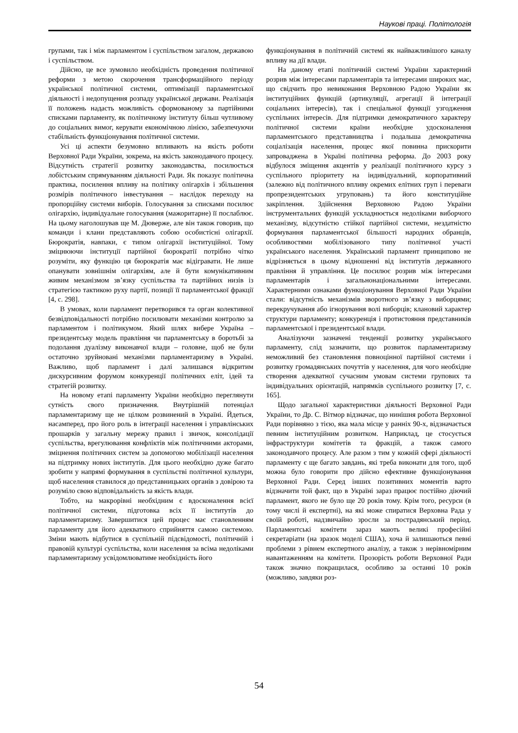Наукові праці. Політологія
групами, так і між парламентом і суспільством загалом, державою і суспільством.
Дійсно, це все зумовило необхідність проведення політичної реформи з метою скорочення трансформаційного періоду української політичної системи, оптимізації парламентської діяльності і недопущення розпаду української держави. Реалізація її положень надасть можливість сформованому за партійними списками парламенту, як політичному інституту більш чутливому до соціальних вимог, керувати економічною лінією, забезпечуючи стабільність функціонування політичної системи.
Усі ці аспекти безумовно впливають на якість роботи Верховної Ради України, зокрема, на якість законодавчого процесу. Відсутність стратегії розвитку законодавства, посилюється лобістським спрямуванням діяльності Ради. Як показує політична практика, посилення впливу на політику олігархів і збільшення розмірів політичного інвестування – наслідок переходу на пропорційну системи виборів. Голосування за списками посилює олігархію, індивідуальне голосування (мажоритарне) її послаблює. На цьому наголошував ще М. Дюверже, але він також говорив, що команди і клани представляють собою особистісні олігархії. Бюрократія, навпаки, є типом олігархії інституційної. Тому зміцнюючи інституції партійної бюрократії потрібно чітко розуміти, яку функцію ця бюрократія має відігравати. Не лише опанувати зовнішнім олігархіям, але й бути комунікативним живим механізмом зв’язку суспільства та партійних низів із стратегією тактикою руху партії, позиції її парламентської фракції [4, с. 298].
В умовах, коли парламент перетворився та орган колективної безвідповідальності потрібно посилювати механізми контролю за парламентом і політикумом. Який шлях вибере Україна – президентську модель правління чи парламентську в боротьбі за подолання дуалізму виконавчої влади – головне, щоб не були остаточно зруйновані механізми парламентаризму в Україні. Важливо, щоб парламент і далі залишався відкритим дискурсивним форумом конкуренції політичних еліт, ідей та стратегій розвитку.
На новому етапі парламенту України необхідно переглянути сутність свого призначення. Внутрішній потенціал парламентаризму ще не цілком розвинений в Україні. Йдеться, насамперед, про його роль в інтеграції населення і управлінських прошарків у загальну мережу правил і звичок, консолідації суспільства, врегулювання конфліктів між політичними акторами, зміцнення політичних систем за допомогою мобілізації населення на підтримку нових інститутів. Для цього необхідно дуже багато зробити у напрямі формування в суспільстві політичної культури, щоб населення ставилося до представницьких органів з довірою та розуміло свою відповідальність за якість влади.
Тобто, на макрорівні необхідним є вдосконалення всієї політичної системи, підготовка всіх її інститутів до парламентаризму. Завершитися цей процес має становленням парламенту для його адекватного сприйняття самою системою. Зміни мають відбутися в суспільній підсвідомості, політичній і правовій культурі суспільства, коли населення за всіма недоліками парламентаризму усвідомлюватиме необхідність його
функціонування в політичній системі як найважливішого каналу впливу на дії влади.
На даному етапі політичній системі України характерний розрив між інтересами парламентарів та інтересами широких мас, що свідчить про невиконання Верховною Радою України як інституційних функцій (артикуляції, агрегації й інтеграції соціальних інтересів), так і спеціальної функції узгодження суспільних інтересів. Для підтримки демократичного характеру політичної системи країни необхідне удосконалення парламентського представництва і подальша демократична соціалізація населення, процес якої повинна прискорити запроваджена в Україні політична реформа. До 2003 року відбулося зміщення акцентів у реалізації політичного курсу з суспільного пріоритету на індивідуальний, корпоративний (залежно від політичного впливу окремих елітних груп і переваги пропрезидентських угруповань) та його конституційне закріплення. Здійснення Верховною Радою України інструментальних функцій ускладнюється недоліками виборчого механізму, відсутністю стійкої партійної системи, нездатністю формування парламентської більшості народних обранців, особливостями мобілізованого типу політичної участі українського населення. Український парламент принципово не відрізняється в цьому відношенні від інститутів державного правління й управління. Це посилює розрив між інтересами парламентарів і загальнонаціональними інтересами. Характерними ознаками функціонування Верховної Ради України стали: відсутність механізмів зворотного зв’язку з виборцями; перекручування або ігнорування волі виборців; клановий характер структури парламенту; конкуренція і протистояння представників парламентської і президентської влади.
Аналізуючи зазначені тенденції розвитку українського парламенту, слід зазначити, що розвиток парламентаризму неможливий без становлення повноцінної партійної системи і розвитку громадянських почуттів у населення, для чого необхідне створення адекватної сучасним умовам системи групових та індивідуальних орієнтацій, напрямків суспільного розвитку [7, с. 165].
Щодо загальної характеристики діяльності Верховної Ради України, то Др. С. Вітмор відзначає, що нинішня робота Верховної Ради порівняно з тією, яка мала місце у ранніх 90-х, відзначається певним інституційним розвитком. Наприклад, це стосується інфраструктури комітетів та фракцій, а також самого законодавчого процесу. Але разом з тим у кожній сфері діяльності парламенту є ще багато завдань, які треба виконати для того, щоб можна було говорити про дійсно ефективне функціонування Верховної Ради. Серед інших позитивних моментів варто відзначити той факт, що в Україні зараз працює постійно діючий парламент, якого не було ще 20 років тому. Крім того, ресурси (в тому числі й експертні), на які може спиратися Верховна Рада у своїй роботі, надзвичайно зросли за пострадянський період. Парламентські комітети зараз мають великі професійні секретаріати (на зразок моделі США), хоча й залишаються певні проблеми з рівнем експертного аналізу, а також з нерівномірним навантаженням на комітети. Прозорість роботи Верховної Ради також значно покращилася, особливо за останні 10 років (можливо, завдяки роз-
54